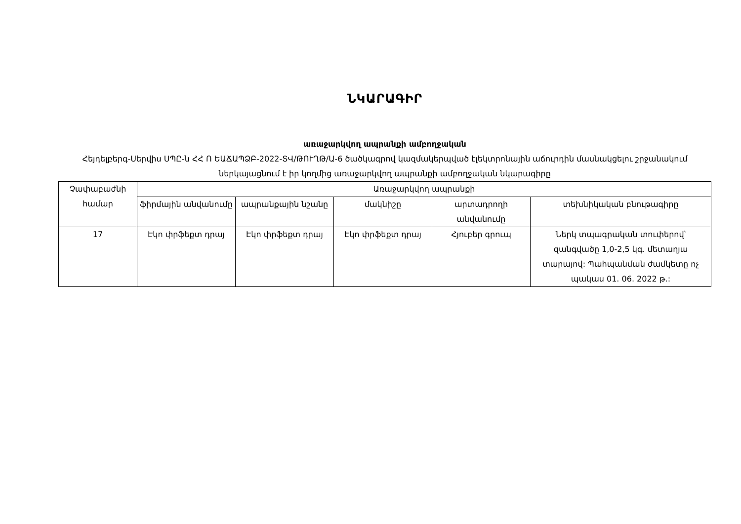ՆԿԱՐԱԳԻՐ
առաջարկվող ապրանքի ամբողջական
Հեյդելբերգ-Սերվիս ՍՊԸ-ն ՀՀ Ո ԵԱՃԱՊՁԲ-2022-ՏՎ/ԹՈՒՂԹ/Ա-6 ծածկագրով կազմակերպված էլեկտրոնային աճուրդին մասնակցելու շրջանակում ներկայացնում է իր կողմից առաջարկվող ապրանքի ամբողջական նկարագիրը
| Չափաբաժնի համար | Առաջարկվող ապրանքի | | | | |
| --- | --- | --- | --- | --- | --- |
| | ֆիրմային անվանումը | ապրանքային նշանը | մակնիշը | արտադրողի անվանումը | տեխնիկական բնութագիրը |
| 17 | Էկո փրֆեքտ դրայ | Էկո փրֆեքտ դրայ | Էկո փրֆեքտ դրայ | Հյուբեր գրուպ | Ներկ տպագրական տուփերով՝ զանգվածը 1,0-2,5 կգ. մետաղյա տարայով: Պահպանման ժամկետը ոչ պակաս 01. 06. 2022 թ.: |